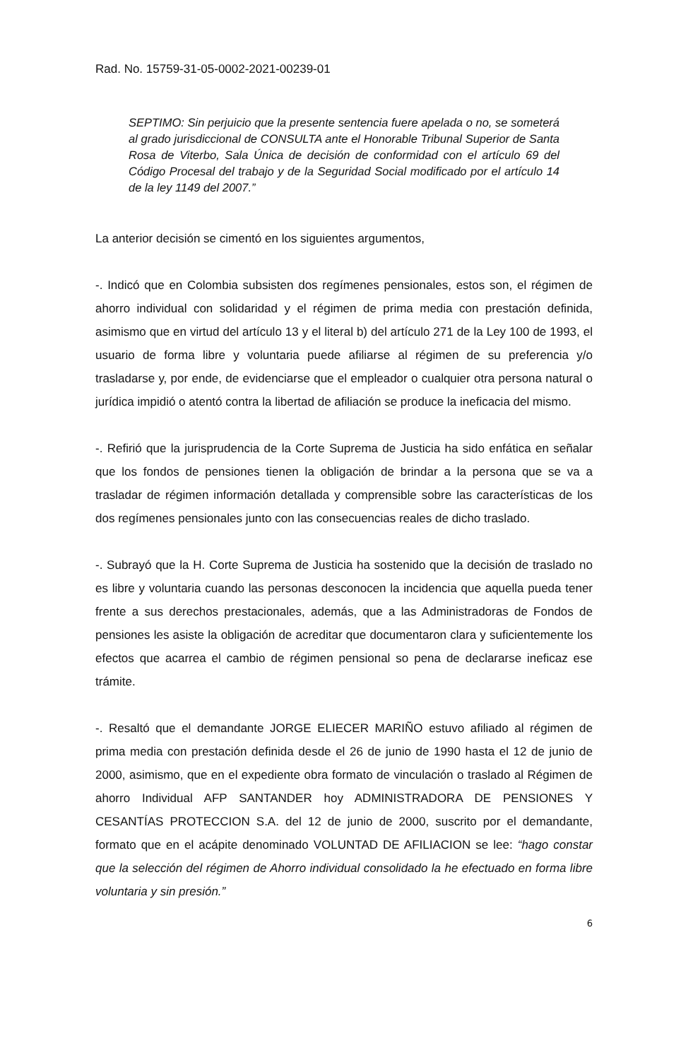Rad. No. 15759-31-05-0002-2021-00239-01
SEPTIMO: Sin perjuicio que la presente sentencia fuere apelada o no, se someterá al grado jurisdiccional de CONSULTA ante el Honorable Tribunal Superior de Santa Rosa de Viterbo, Sala Única de decisión de conformidad con el artículo 69 del Código Procesal del trabajo y de la Seguridad Social modificado por el artículo 14 de la ley 1149 del 2007.”
La anterior decisión se cimentó en los siguientes argumentos,
-. Indicó que en Colombia subsisten dos regímenes pensionales, estos son, el régimen de ahorro individual con solidaridad y el régimen de prima media con prestación definida, asimismo que en virtud del artículo 13 y el literal b) del artículo 271 de la Ley 100 de 1993, el usuario de forma libre y voluntaria puede afiliarse al régimen de su preferencia y/o trasladarse y, por ende, de evidenciarse que el empleador o cualquier otra persona natural o jurídica impidió o atentó contra la libertad de afiliación se produce la ineficacia del mismo.
-. Refirió que la jurisprudencia de la Corte Suprema de Justicia ha sido enfática en señalar que los fondos de pensiones tienen la obligación de brindar a la persona que se va a trasladar de régimen información detallada y comprensible sobre las características de los dos regímenes pensionales junto con las consecuencias reales de dicho traslado.
-. Subrayó que la H. Corte Suprema de Justicia ha sostenido que la decisión de traslado no es libre y voluntaria cuando las personas desconocen la incidencia que aquella pueda tener frente a sus derechos prestacionales, además, que a las Administradoras de Fondos de pensiones les asiste la obligación de acreditar que documentaron clara y suficientemente los efectos que acarrea el cambio de régimen pensional so pena de declararse ineficaz ese trámite.
-. Resaltó que el demandante JORGE ELIECER MARIÑO estuvo afiliado al régimen de prima media con prestación definida desde el 26 de junio de 1990 hasta el 12 de junio de 2000, asimismo, que en el expediente obra formato de vinculación o traslado al Régimen de ahorro Individual AFP SANTANDER hoy ADMINISTRADORA DE PENSIONES Y CESANTÍAS PROTECCION S.A. del 12 de junio de 2000, suscrito por el demandante, formato que en el acápite denominado VOLUNTAD DE AFILIACION se lee: “hago constar que la selección del régimen de Ahorro individual consolidado la he efectuado en forma libre voluntaria y sin presión.”
6